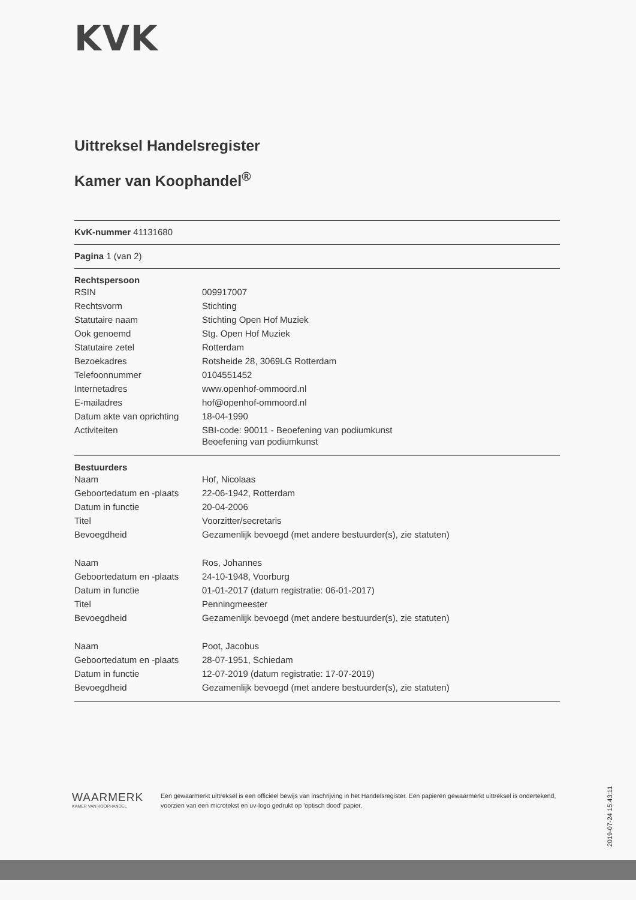KVK
Uittreksel Handelsregister
Kamer van Koophandel<sup>®</sup>
KvK-nummer 41131680
Pagina 1 (van 2)
Rechtspersoon
| RSIN | 009917007 |
| Rechtsvorm | Stichting |
| Statutaire naam | Stichting Open Hof Muziek |
| Ook genoemd | Stg. Open Hof Muziek |
| Statutaire zetel | Rotterdam |
| Bezoekadres | Rotsheide 28, 3069LG Rotterdam |
| Telefoonnummer | 0104551452 |
| Internetadres | www.openhof-ommoord.nl |
| E-mailadres | hof@openhof-ommoord.nl |
| Datum akte van oprichting | 18-04-1990 |
| Activiteiten | SBI-code: 90011 - Beoefening van podiumkunst Beoefening van podiumkunst |
Bestuurders
| Naam | Hof, Nicolaas |
| Geboortedatum en -plaats | 22-06-1942, Rotterdam |
| Datum in functie | 20-04-2006 |
| Titel | Voorzitter/secretaris |
| Bevoegdheid | Gezamenlijk bevoegd (met andere bestuurder(s), zie statuten) |
| Naam | Ros, Johannes |
| Geboortedatum en -plaats | 24-10-1948, Voorburg |
| Datum in functie | 01-01-2017 (datum registratie: 06-01-2017) |
| Titel | Penningmeester |
| Bevoegdheid | Gezamenlijk bevoegd (met andere bestuurder(s), zie statuten) |
| Naam | Poot, Jacobus |
| Geboortedatum en -plaats | 28-07-1951, Schiedam |
| Datum in functie | 12-07-2019 (datum registratie: 17-07-2019) |
| Bevoegdheid | Gezamenlijk bevoegd (met andere bestuurder(s), zie statuten) |
WAARMERK
KAMER VAN KOOPHANDEL
Een gewaarmerkt uittreksel is een officieel bewijs van inschrijving in het Handelsregister. Een papieren gewaarmerkt uittreksel is ondertekend, voorzien van een microtekst en uv-logo gedrukt op 'optisch dood' papier.
2019-07-24 15:43:11